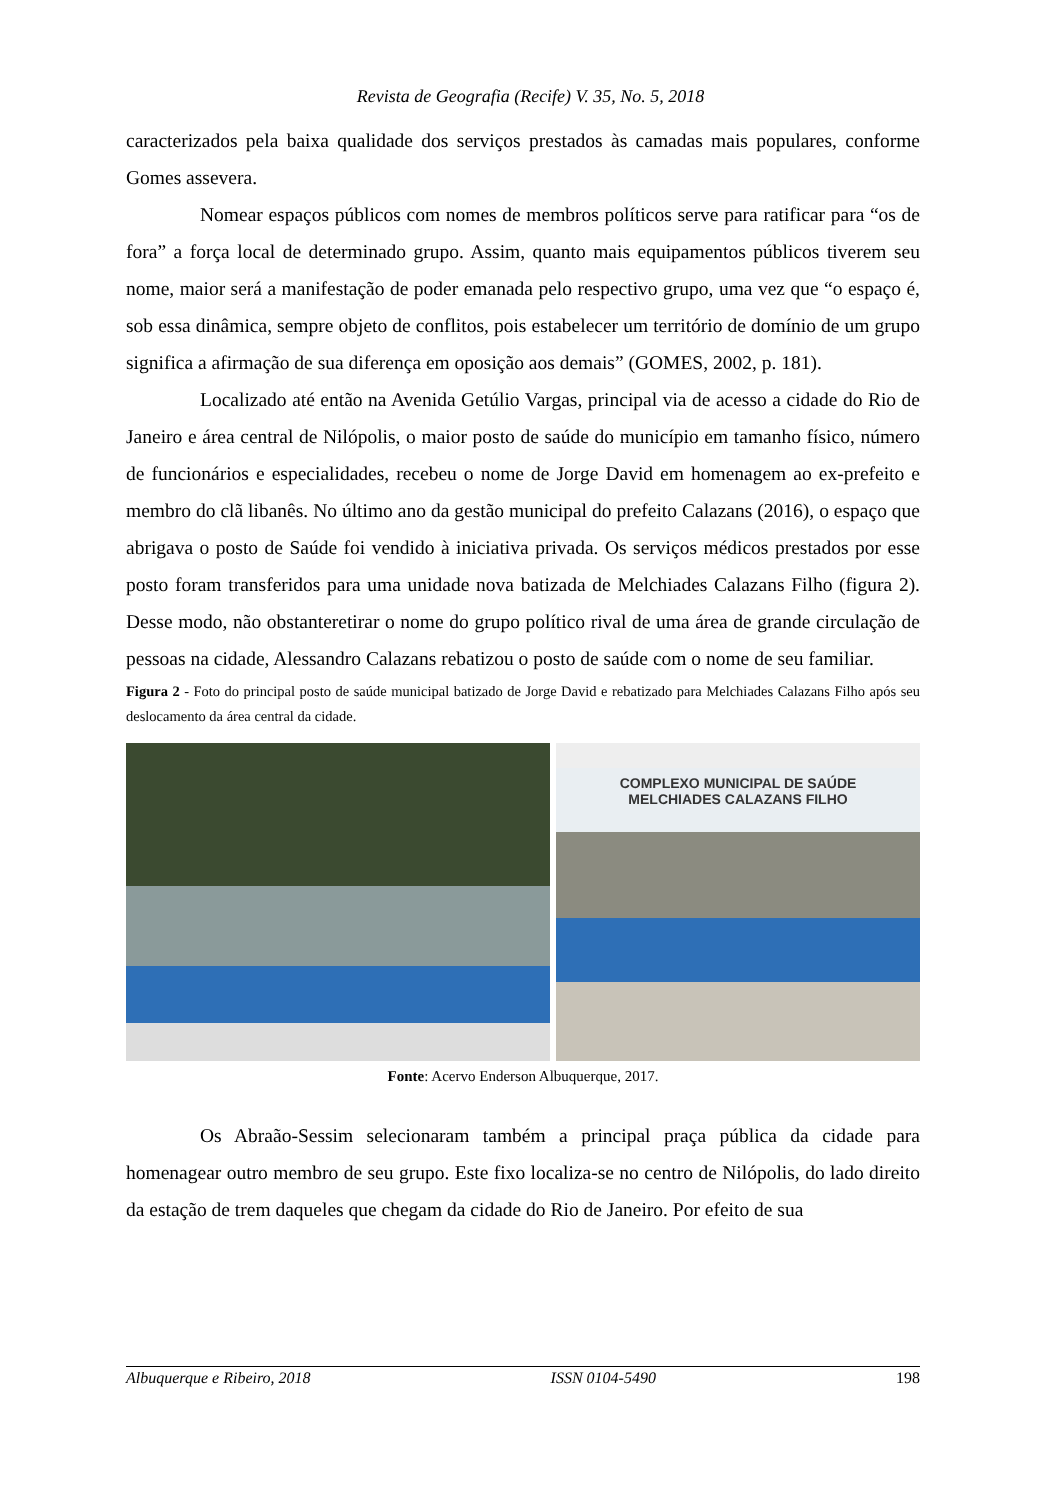Revista de Geografia (Recife) V. 35, No. 5, 2018
caracterizados pela baixa qualidade dos serviços prestados às camadas mais populares, conforme Gomes assevera.
Nomear espaços públicos com nomes de membros políticos serve para ratificar para “os de fora” a força local de determinado grupo. Assim, quanto mais equipamentos públicos tiverem seu nome, maior será a manifestação de poder emanada pelo respectivo grupo, uma vez que “o espaço é, sob essa dinâmica, sempre objeto de conflitos, pois estabelecer um território de domínio de um grupo significa a afirmação de sua diferença em oposição aos demais” (GOMES, 2002, p. 181).
Localizado até então na Avenida Getúlio Vargas, principal via de acesso a cidade do Rio de Janeiro e área central de Nilópolis, o maior posto de saúde do município em tamanho físico, número de funcionários e especialidades, recebeu o nome de Jorge David em homenagem ao ex-prefeito e membro do clã libanês. No último ano da gestão municipal do prefeito Calazans (2016), o espaço que abrigava o posto de Saúde foi vendido à iniciativa privada. Os serviços médicos prestados por esse posto foram transferidos para uma unidade nova batizada de Melchiades Calazans Filho (figura 2). Desse modo, não obstanteretirar o nome do grupo político rival de uma área de grande circulação de pessoas na cidade, Alessandro Calazans rebatizou o posto de saúde com o nome de seu familiar.
Figura 2 - Foto do principal posto de saúde municipal batizado de Jorge David e rebatizado para Melchiades Calazans Filho após seu deslocamento da área central da cidade.
COMPLEXO MUNICIPAL DE SAÚDE
MELCHIADES CALAZANS FILHO
Fonte: Acervo Enderson Albuquerque, 2017.
Os Abraão-Sessim selecionaram também a principal praça pública da cidade para homenagear outro membro de seu grupo. Este fixo localiza-se no centro de Nilópolis, do lado direito da estação de trem daqueles que chegam da cidade do Rio de Janeiro. Por efeito de sua
Albuquerque e Ribeiro, 2018 ISSN 0104-5490 198